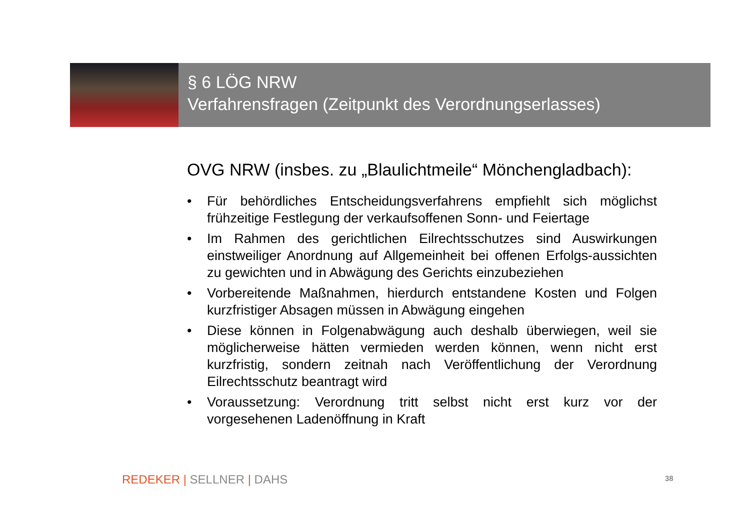§ 6 LÖG NRW
Verfahrensfragen (Zeitpunkt des Verordnungserlasses)
OVG NRW (insbes. zu „Blaulichtmeile“ Mönchengladbach):
• Für behördliches Entscheidungsverfahrens empfiehlt sich möglichst frühzeitige Festlegung der verkaufsoffenen Sonn- und Feiertage
• Im Rahmen des gerichtlichen Eilrechtsschutzes sind Auswirkungen einstweiliger Anordnung auf Allgemeinheit bei offenen Erfolgs-aussichten zu gewichten und in Abwägung des Gerichts einzubeziehen
• Vorbereitende Maßnahmen, hierdurch entstandene Kosten und Folgen kurzfristiger Absagen müssen in Abwägung eingehen
• Diese können in Folgenabwägung auch deshalb überwiegen, weil sie möglicherweise hätten vermieden werden können, wenn nicht erst kurzfristig, sondern zeitnah nach Veröffentlichung der Verordnung Eilrechtsschutz beantragt wird
• Voraussetzung: Verordnung tritt selbst nicht erst kurz vor der vorgesehenen Ladenöffnung in Kraft
REDEKER | SELLNER | DAHS 38